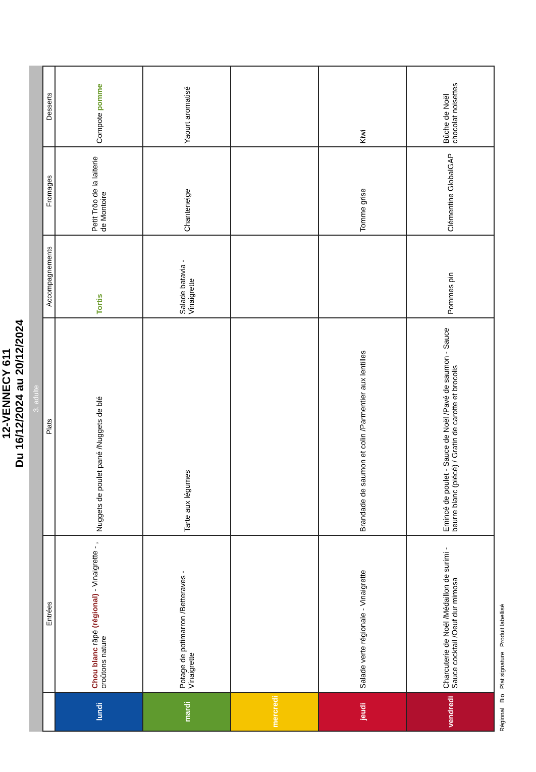12-VENNECY 611
Du 16/12/2024 au 20/12/2024
3. adulte
| | Entrées | Plats | Accompagnements | Fromages | Desserts |
| --- | --- | --- | --- | --- | --- |
| lundi | Chou blanc râpé (régional) - Vinaigrette - , croûtons nature | Nuggets de poulet pané /Nuggets de blé | Tortis | Petit Trôo de la laiterie de Montoire | Compote pomme |
| mardi | Potage de potimarron /Betteraves - Vinaigrette | Tarte aux légumes | Salade batavia - Vinaigrette | Chanteneige | Yaourt aromatisé |
| mercredi | | | | | |
| jeudi | Salade verte régionale - Vinaigrette | Brandade de saumon et colin /Parmentier aux lentilles | | Tomme grise | Kiwi |
| vendredi | Charcuterie de Noël /Médaillon de surimi - Sauce cocktail /Oeuf dur mimosa | Emincé de poulet - Sauce de Noël /Pavé de saumon - Sauce beurre blanc (piécé) / Gratin de carotte et brocolis | Pommes pin | Clémentine GlobalGAP | Bûche de Noël chocolat noisettes |
Régional Bio Plat signature Produit labellisé